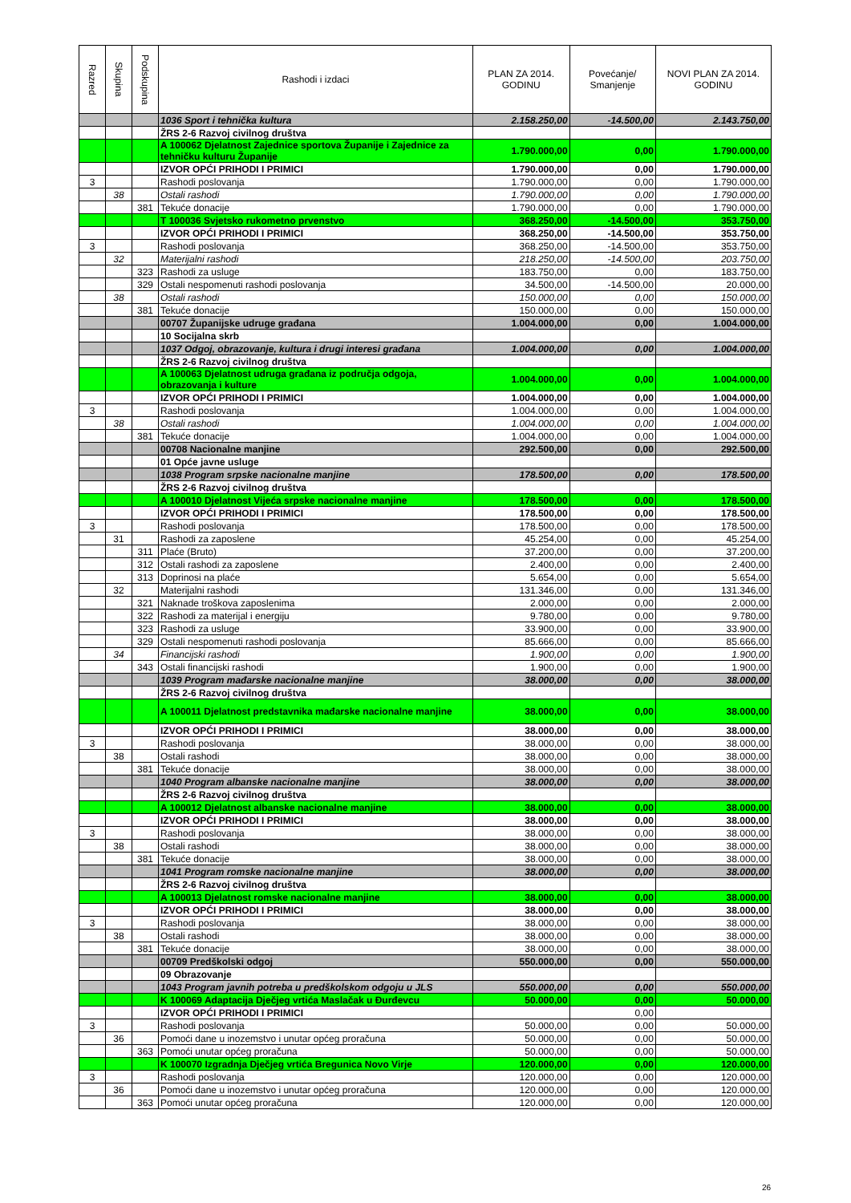| Razred | Skupina | Podskupina | Rashodi i izdaci | PLAN ZA 2014. GODINU | Povećanje/ Smanjenje | NOVI PLAN ZA 2014. GODINU |
| --- | --- | --- | --- | --- | --- | --- |
| | | | 1036 Sport i tehnička kultura | 2.158.250,00 | -14.500,00 | 2.143.750,00 |
| | | | ŽRS 2-6 Razvoj civilnog društva | | | |
| | | | A 100062 Djelatnost Zajednice sportova Županije i Zajednice za tehničku kulturu Županije | 1.790.000,00 | 0,00 | 1.790.000,00 |
| | | | IZVOR OPĆI PRIHODI I PRIMICI | 1.790.000,00 | 0,00 | 1.790.000,00 |
| 3 | | | Rashodi poslovanja | 1.790.000,00 | 0,00 | 1.790.000,00 |
| | 38 | | Ostali rashodi | 1.790.000,00 | 0,00 | 1.790.000,00 |
| | | 381 | Tekuće donacije | 1.790.000,00 | 0,00 | 1.790.000,00 |
| | | | T 100036 Svjetsko rukometno prvenstvo | 368.250,00 | -14.500,00 | 353.750,00 |
| | | | IZVOR OPĆI PRIHODI I PRIMICI | 368.250,00 | -14.500,00 | 353.750,00 |
| 3 | | | Rashodi poslovanja | 368.250,00 | -14.500,00 | 353.750,00 |
| | 32 | | Materijalni rashodi | 218.250,00 | -14.500,00 | 203.750,00 |
| | | 323 | Rashodi za usluge | 183.750,00 | 0,00 | 183.750,00 |
| | | 329 | Ostali nespomenuti rashodi poslovanja | 34.500,00 | -14.500,00 | 20.000,00 |
| | 38 | | Ostali rashodi | 150.000,00 | 0,00 | 150.000,00 |
| | | 381 | Tekuće donacije | 150.000,00 | 0,00 | 150.000,00 |
| | | | 00707 Županijske udruge građana | 1.004.000,00 | 0,00 | 1.004.000,00 |
| | | | 10 Socijalna skrb | | | |
| | | | 1037 Odgoj, obrazovanje, kultura i drugi interesi građana | 1.004.000,00 | 0,00 | 1.004.000,00 |
| | | | ŽRS 2-6 Razvoj civilnog društva | | | |
| | | | A 100063 Djelatnost udruga građana iz područja odgoja, obrazovanja i kulture | 1.004.000,00 | 0,00 | 1.004.000,00 |
| | | | IZVOR OPĆI PRIHODI I PRIMICI | 1.004.000,00 | 0,00 | 1.004.000,00 |
| 3 | | | Rashodi poslovanja | 1.004.000,00 | 0,00 | 1.004.000,00 |
| | 38 | | Ostali rashodi | 1.004.000,00 | 0,00 | 1.004.000,00 |
| | | 381 | Tekuće donacije | 1.004.000,00 | 0,00 | 1.004.000,00 |
| | | | 00708 Nacionalne manjine | 292.500,00 | 0,00 | 292.500,00 |
| | | | 01 Opće javne usluge | | | |
| | | | 1038 Program srpske nacionalne manjine | 178.500,00 | 0,00 | 178.500,00 |
| | | | ŽRS 2-6 Razvoj civilnog društva | | | |
| | | | A 100010 Djelatnost Vijeća srpske nacionalne manjine | 178.500,00 | 0,00 | 178.500,00 |
| | | | IZVOR OPĆI PRIHODI I PRIMICI | 178.500,00 | 0,00 | 178.500,00 |
| 3 | | | Rashodi poslovanja | 178.500,00 | 0,00 | 178.500,00 |
| | 31 | | Rashodi za zaposlene | 45.254,00 | 0,00 | 45.254,00 |
| | | 311 | Plaće (Bruto) | 37.200,00 | 0,00 | 37.200,00 |
| | | 312 | Ostali rashodi za zaposlene | 2.400,00 | 0,00 | 2.400,00 |
| | | 313 | Doprinosi na plaće | 5.654,00 | 0,00 | 5.654,00 |
| | 32 | | Materijalni rashodi | 131.346,00 | 0,00 | 131.346,00 |
| | | 321 | Naknade troškova zaposlenima | 2.000,00 | 0,00 | 2.000,00 |
| | | 322 | Rashodi za materijal i energiju | 9.780,00 | 0,00 | 9.780,00 |
| | | 323 | Rashodi za usluge | 33.900,00 | 0,00 | 33.900,00 |
| | | 329 | Ostali nespomenuti rashodi poslovanja | 85.666,00 | 0,00 | 85.666,00 |
| | 34 | | Financijski rashodi | 1.900,00 | 0,00 | 1.900,00 |
| | | 343 | Ostali financijski rashodi | 1.900,00 | 0,00 | 1.900,00 |
| | | | 1039 Program mađarske nacionalne manjine | 38.000,00 | 0,00 | 38.000,00 |
| | | | ŽRS 2-6 Razvoj civilnog društva | | | |
| | | | A 100011 Djelatnost predstavnika mađarske nacionalne manjine | 38.000,00 | 0,00 | 38.000,00 |
| | | | IZVOR OPĆI PRIHODI I PRIMICI | 38.000,00 | 0,00 | 38.000,00 |
| 3 | | | Rashodi poslovanja | 38.000,00 | 0,00 | 38.000,00 |
| | 38 | | Ostali rashodi | 38.000,00 | 0,00 | 38.000,00 |
| | | 381 | Tekuće donacije | 38.000,00 | 0,00 | 38.000,00 |
| | | | 1040 Program albanske nacionalne manjine | 38.000,00 | 0,00 | 38.000,00 |
| | | | ŽRS 2-6 Razvoj civilnog društva | | | |
| | | | A 100012 Djelatnost albanske nacionalne manjine | 38.000,00 | 0,00 | 38.000,00 |
| | | | IZVOR OPĆI PRIHODI I PRIMICI | 38.000,00 | 0,00 | 38.000,00 |
| 3 | | | Rashodi poslovanja | 38.000,00 | 0,00 | 38.000,00 |
| | 38 | | Ostali rashodi | 38.000,00 | 0,00 | 38.000,00 |
| | | 381 | Tekuće donacije | 38.000,00 | 0,00 | 38.000,00 |
| | | | 1041 Program romske nacionalne manjine | 38.000,00 | 0,00 | 38.000,00 |
| | | | ŽRS 2-6 Razvoj civilnog društva | | | |
| | | | A 100013 Djelatnost romske nacionalne manjine | 38.000,00 | 0,00 | 38.000,00 |
| | | | IZVOR OPĆI PRIHODI I PRIMICI | 38.000,00 | 0,00 | 38.000,00 |
| 3 | | | Rashodi poslovanja | 38.000,00 | 0,00 | 38.000,00 |
| | 38 | | Ostali rashodi | 38.000,00 | 0,00 | 38.000,00 |
| | | 381 | Tekuće donacije | 38.000,00 | 0,00 | 38.000,00 |
| | | | 00709 Predškolski odgoj | 550.000,00 | 0,00 | 550.000,00 |
| | | | 09 Obrazovanje | | | |
| | | | 1043 Program javnih potreba u predškolskom odgoju u JLS | 550.000,00 | 0,00 | 550.000,00 |
| | | | K 100069 Adaptacija Dječjeg vrtića Maslačak u Đurđevcu | 50.000,00 | 0,00 | 50.000,00 |
| | | | IZVOR OPĆI PRIHODI I PRIMICI | | 0,00 | |
| 3 | | | Rashodi poslovanja | 50.000,00 | 0,00 | 50.000,00 |
| | 36 | | Pomoći dane u inozemstvo i unutar općeg proračuna | 50.000,00 | 0,00 | 50.000,00 |
| | | 363 | Pomoći unutar općeg proračuna | 50.000,00 | 0,00 | 50.000,00 |
| | | | K 100070 Izgradnja Dječjeg vrtića Bregunica Novo Virje | 120.000,00 | 0,00 | 120.000,00 |
| 3 | | | Rashodi poslovanja | 120.000,00 | 0,00 | 120.000,00 |
| | 36 | | Pomoći dane u inozemstvo i unutar općeg proračuna | 120.000,00 | 0,00 | 120.000,00 |
| | | 363 | Pomoći unutar općeg proračuna | 120.000,00 | 0,00 | 120.000,00 |
26